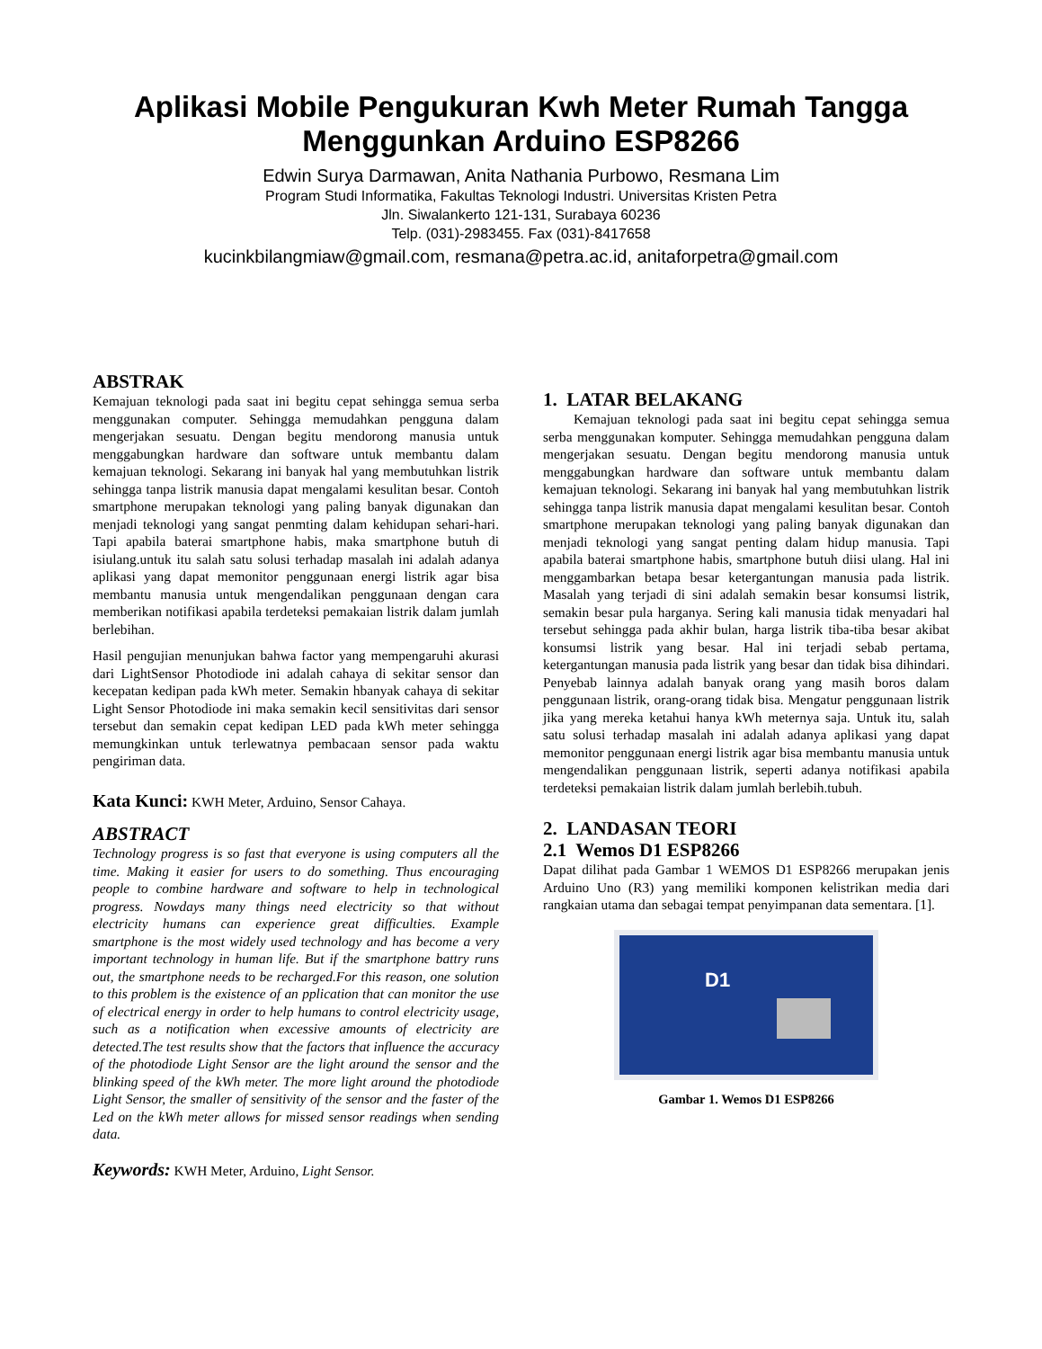Aplikasi Mobile Pengukuran Kwh Meter Rumah Tangga
Menggunkan Arduino ESP8266
Edwin Surya Darmawan, Anita Nathania Purbowo, Resmana Lim
Program Studi Informatika, Fakultas Teknologi Industri. Universitas Kristen Petra
Jln. Siwalankerto 121-131, Surabaya 60236
Telp. (031)-2983455. Fax (031)-8417658
kucinkbilangmiaw@gmail.com, resmana@petra.ac.id, anitaforpetra@gmail.com
ABSTRAK
Kemajuan teknologi pada saat ini begitu cepat sehingga semua serba menggunakan computer. Sehingga memudahkan pengguna dalam mengerjakan sesuatu. Dengan begitu mendorong manusia untuk menggabungkan hardware dan software untuk membantu dalam kemajuan teknologi. Sekarang ini banyak hal yang membutuhkan listrik sehingga tanpa listrik manusia dapat mengalami kesulitan besar. Contoh smartphone merupakan teknologi yang paling banyak digunakan dan menjadi teknologi yang sangat penmting dalam kehidupan sehari-hari. Tapi apabila baterai smartphone habis, maka smartphone butuh di isiulang.untuk itu salah satu solusi terhadap masalah ini adalah adanya aplikasi yang dapat memonitor penggunaan energi listrik agar bisa membantu manusia untuk mengendalikan penggunaan dengan cara memberikan notifikasi apabila terdeteksi pemakaian listrik dalam jumlah berlebihan.
Hasil pengujian menunjukan bahwa factor yang mempengaruhi akurasi dari LightSensor Photodiode ini adalah cahaya di sekitar sensor dan kecepatan kedipan pada kWh meter. Semakin hbanyak cahaya di sekitar Light Sensor Photodiode ini maka semakin kecil sensitivitas dari sensor tersebut dan semakin cepat kedipan LED pada kWh meter sehingga memungkinkan untuk terlewatnya pembacaan sensor pada waktu pengiriman data.
Kata Kunci: KWH Meter, Arduino, Sensor Cahaya.
ABSTRACT
Technology progress is so fast that everyone is using computers all the time. Making it easier for users to do something. Thus encouraging people to combine hardware and software to help in technological progress. Nowdays many things need electricity so that without electricity humans can experience great difficulties. Example smartphone is the most widely used technology and has become a very important technology in human life. But if the smartphone battry runs out, the smartphone needs to be recharged.For this reason, one solution to this problem is the existence of an pplication that can monitor the use of electrical energy in order to help humans to control electricity usage, such as a notification when excessive amounts of electricity are detected.The test results show that the factors that influence the accuracy of the photodiode Light Sensor are the light around the sensor and the blinking speed of the kWh meter. The more light around the photodiode Light Sensor, the smaller of sensitivity of the sensor and the faster of the Led on the kWh meter allows for missed sensor readings when sending data.
Keywords: KWH Meter, Arduino, Light Sensor.
1. LATAR BELAKANG
Kemajuan teknologi pada saat ini begitu cepat sehingga semua serba menggunakan komputer. Sehingga memudahkan pengguna dalam mengerjakan sesuatu. Dengan begitu mendorong manusia untuk menggabungkan hardware dan software untuk membantu dalam kemajuan teknologi. Sekarang ini banyak hal yang membutuhkan listrik sehingga tanpa listrik manusia dapat mengalami kesulitan besar. Contoh smartphone merupakan teknologi yang paling banyak digunakan dan menjadi teknologi yang sangat penting dalam hidup manusia. Tapi apabila baterai smartphone habis, smartphone butuh diisi ulang. Hal ini menggambarkan betapa besar ketergantungan manusia pada listrik. Masalah yang terjadi di sini adalah semakin besar konsumsi listrik, semakin besar pula harganya. Sering kali manusia tidak menyadari hal tersebut sehingga pada akhir bulan, harga listrik tiba-tiba besar akibat konsumsi listrik yang besar. Hal ini terjadi sebab pertama, ketergantungan manusia pada listrik yang besar dan tidak bisa dihindari. Penyebab lainnya adalah banyak orang yang masih boros dalam penggunaan listrik, orang-orang tidak bisa. Mengatur penggunaan listrik jika yang mereka ketahui hanya kWh meternya saja. Untuk itu, salah satu solusi terhadap masalah ini adalah adanya aplikasi yang dapat memonitor penggunaan energi listrik agar bisa membantu manusia untuk mengendalikan penggunaan listrik, seperti adanya notifikasi apabila terdeteksi pemakaian listrik dalam jumlah berlebih.tubuh.
2. LANDASAN TEORI
2.1 Wemos D1 ESP8266
Dapat dilihat pada Gambar 1 WEMOS D1 ESP8266 merupakan jenis Arduino Uno (R3) yang memiliki komponen kelistrikan media dari rangkaian utama dan sebagai tempat penyimpanan data sementara. [1].
D1
Gambar 1. Wemos D1 ESP8266